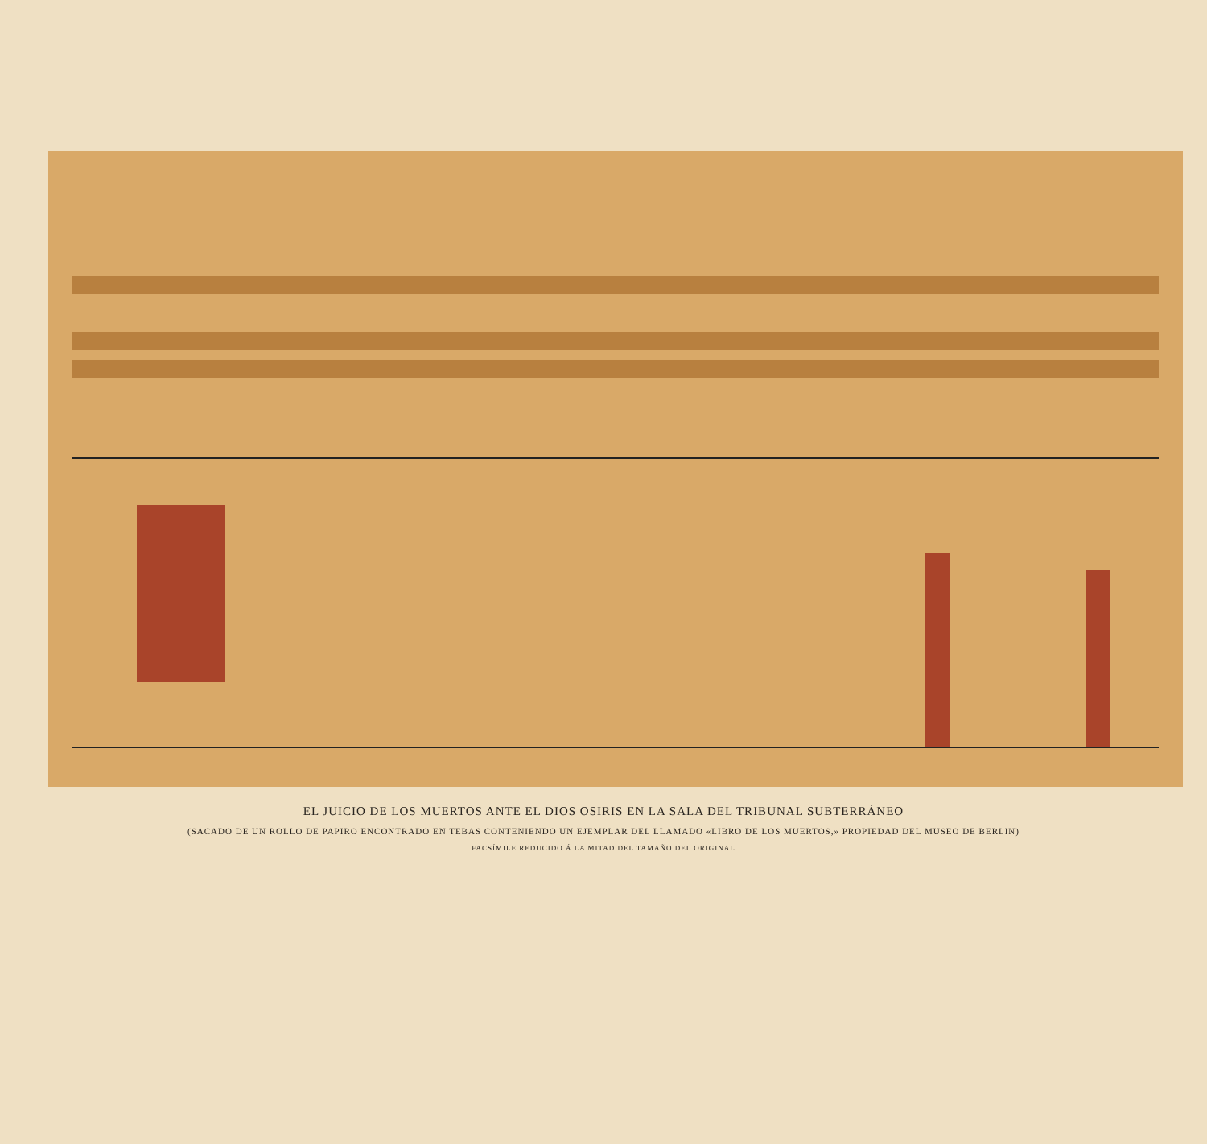EL JUICIO DE LOS MUERTOS ANTE EL DIOS OSIRIS EN LA SALA DEL TRIBUNAL SUBTERRÁNEO
(SACADO DE UN ROLLO DE PAPIRO ENCONTRADO EN TEBAS CONTENIENDO UN EJEMPLAR DEL LLAMADO «LIBRO DE LOS MUERTOS,» PROPIEDAD DEL MUSEO DE BERLIN)
FACSÍMILE REDUCIDO Á LA MITAD DEL TAMAÑO DEL ORIGINAL